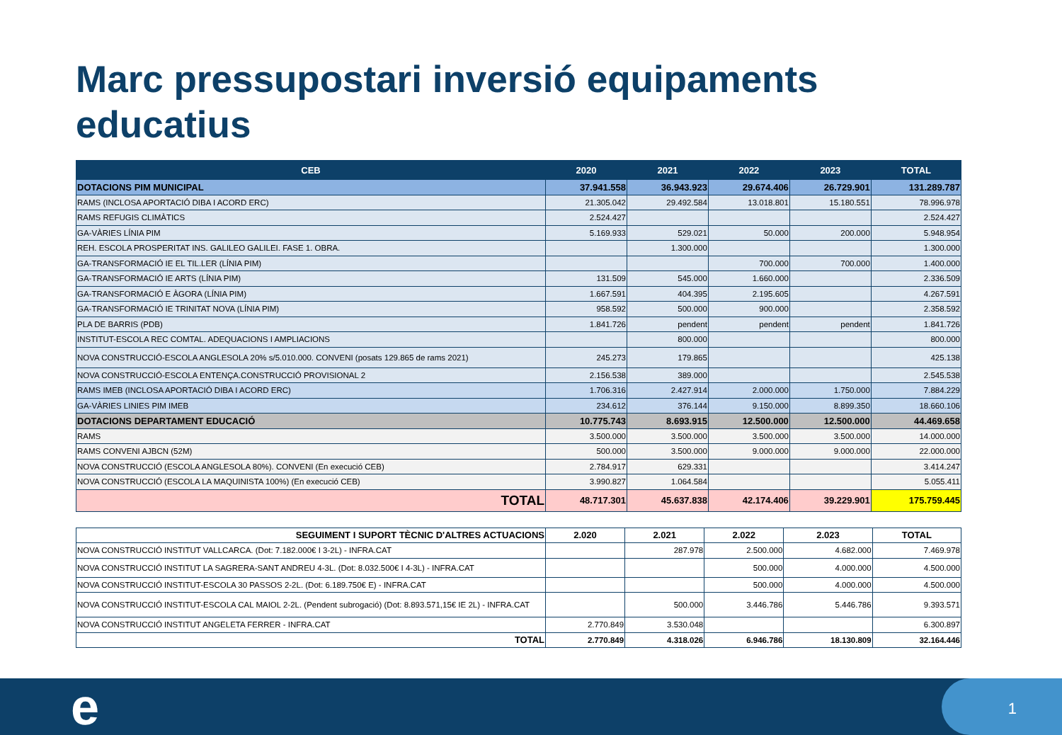Marc pressupostari inversió equipaments educatius
| CEB | 2020 | 2021 | 2022 | 2023 | TOTAL |
| --- | --- | --- | --- | --- | --- |
| DOTACIONS PIM MUNICIPAL | 37.941.558 | 36.943.923 | 29.674.406 | 26.729.901 | 131.289.787 |
| RAMS (INCLOSA APORTACIÓ DIBA I ACORD ERC) | 21.305.042 | 29.492.584 | 13.018.801 | 15.180.551 | 78.996.978 |
| RAMS REFUGIS CLIMÀTICS | 2.524.427 | | | | 2.524.427 |
| GA-VÀRIES LÍNIA PIM | 5.169.933 | 529.021 | 50.000 | 200.000 | 5.948.954 |
| REH. ESCOLA PROSPERITAT INS. GALILEO GALILEI. FASE 1. OBRA. | | 1.300.000 | | | 1.300.000 |
| GA-TRANSFORMACIÓ IE EL TIL.LER (LÍNIA PIM) | | | 700.000 | 700.000 | 1.400.000 |
| GA-TRANSFORMACIÓ IE ARTS (LÍNIA PIM) | 131.509 | 545.000 | 1.660.000 | | 2.336.509 |
| GA-TRANSFORMACIÓ E ÀGORA (LÍNIA PIM) | 1.667.591 | 404.395 | 2.195.605 | | 4.267.591 |
| GA-TRANSFORMACIÓ IE TRINITAT NOVA (LÍNIA PIM) | 958.592 | 500.000 | 900.000 | | 2.358.592 |
| PLA DE BARRIS (PDB) | 1.841.726 | pendent | pendent | pendent | 1.841.726 |
| INSTITUT-ESCOLA REC COMTAL. ADEQUACIONS I AMPLIACIONS | | 800.000 | | | 800.000 |
| NOVA CONSTRUCCIÓ-ESCOLA ANGLESOLA 20% s/5.010.000. CONVENI (posats 129.865 de rams 2021) | 245.273 | 179.865 | | | 425.138 |
| NOVA CONSTRUCCIÓ-ESCOLA ENTENÇA.CONSTRUCCIÓ PROVISIONAL 2 | 2.156.538 | 389.000 | | | 2.545.538 |
| RAMS IMEB (INCLOSA APORTACIÓ DIBA I ACORD ERC) | 1.706.316 | 2.427.914 | 2.000.000 | 1.750.000 | 7.884.229 |
| GA-VÀRIES LINIES PIM IMEB | 234.612 | 376.144 | 9.150.000 | 8.899.350 | 18.660.106 |
| DOTACIONS DEPARTAMENT EDUCACIÓ | 10.775.743 | 8.693.915 | 12.500.000 | 12.500.000 | 44.469.658 |
| RAMS | 3.500.000 | 3.500.000 | 3.500.000 | 3.500.000 | 14.000.000 |
| RAMS CONVENI AJBCN (52M) | 500.000 | 3.500.000 | 9.000.000 | 9.000.000 | 22.000.000 |
| NOVA CONSTRUCCIÓ (ESCOLA ANGLESOLA 80%). CONVENI (En execució CEB) | 2.784.917 | 629.331 | | | 3.414.247 |
| NOVA CONSTRUCCIÓ (ESCOLA LA MAQUINISTA 100%) (En execució CEB) | 3.990.827 | 1.064.584 | | | 5.055.411 |
| TOTAL | 48.717.301 | 45.637.838 | 42.174.406 | 39.229.901 | 175.759.445 |
| SEGUIMENT I SUPORT TÈCNIC D'ALTRES ACTUACIONS | 2.020 | 2.021 | 2.022 | 2.023 | TOTAL |
| NOVA CONSTRUCCIÓ INSTITUT VALLCARCA. (Dot: 7.182.000€ I 3-2L) - INFRA.CAT | | 287.978 | 2.500.000 | 4.682.000 | 7.469.978 |
| NOVA CONSTRUCCIÓ INSTITUT LA SAGRERA-SANT ANDREU 4-3L. (Dot: 8.032.500€ I 4-3L) - INFRA.CAT | | | 500.000 | 4.000.000 | 4.500.000 |
| NOVA CONSTRUCCIÓ INSTITUT-ESCOLA 30 PASSOS 2-2L. (Dot: 6.189.750€ E) - INFRA.CAT | | | 500.000 | 4.000.000 | 4.500.000 |
| NOVA CONSTRUCCIÓ INSTITUT-ESCOLA CAL MAIOL 2-2L. (Pendent subrogació) (Dot: 8.893.571,15€ IE 2L) - INFRA.CAT | | 500.000 | 3.446.786 | 5.446.786 | 9.393.571 |
| NOVA CONSTRUCCIÓ INSTITUT ANGELETA FERRER - INFRA.CAT | 2.770.849 | 3.530.048 | | | 6.300.897 |
| TOTAL | 2.770.849 | 4.318.026 | 6.946.786 | 18.130.809 | 32.164.446 |
e 1